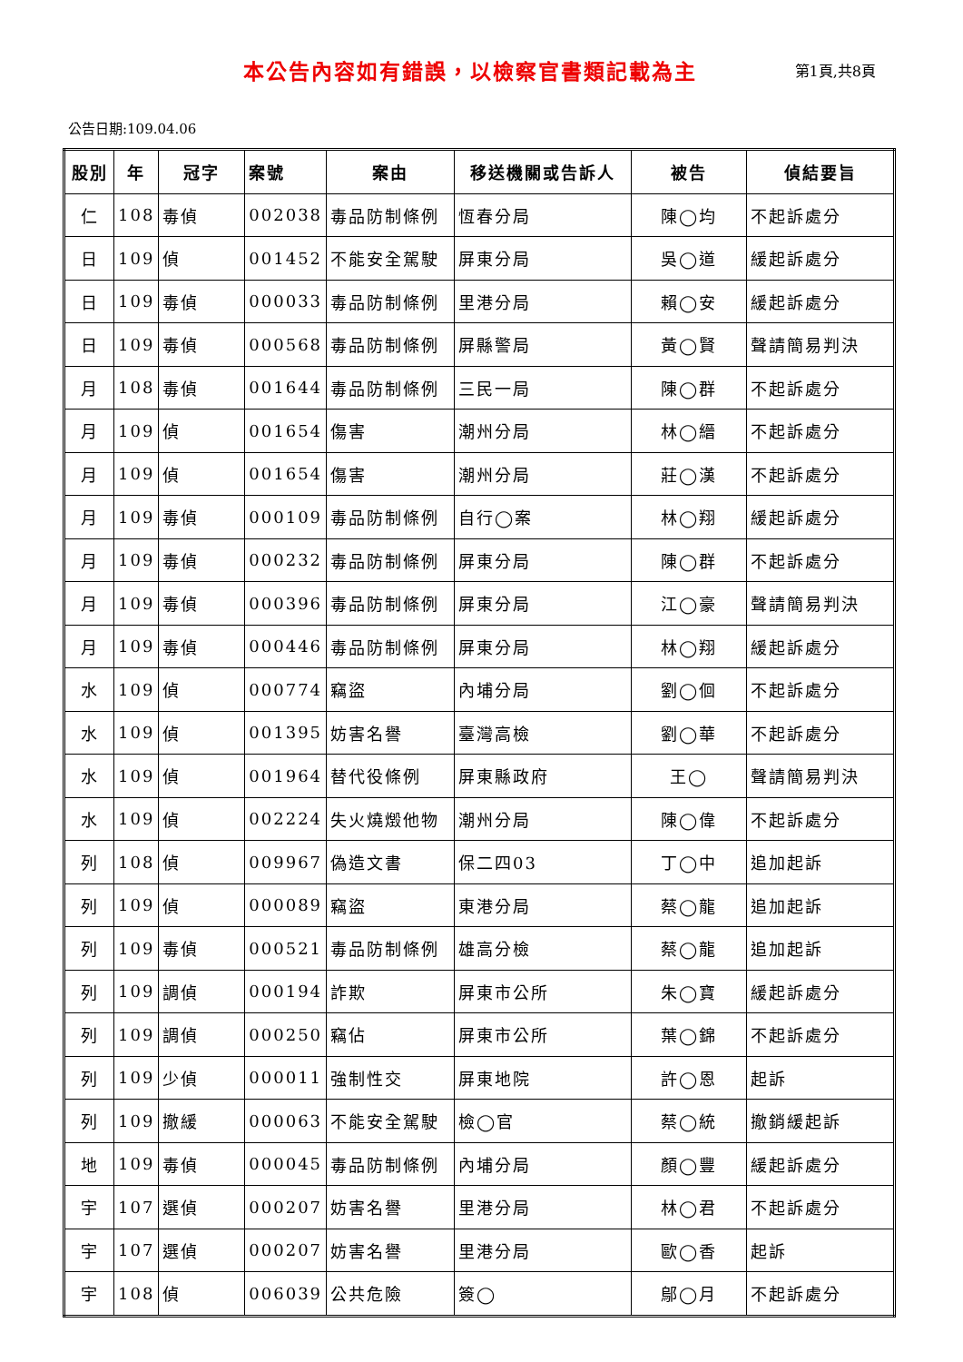本公告內容如有錯誤，以檢察官書類記載為主
第1頁,共8頁
公告日期:109.04.06
| 股別 | 年 | 冠字 | 案號 | 案由 | 移送機關或告訴人 | 被告 | 偵結要旨 |
| --- | --- | --- | --- | --- | --- | --- | --- |
| 仁 | 108 | 毒偵 | 002038 | 毒品防制條例 | 恆春分局 | 陳◯均 | 不起訴處分 |
| 日 | 109 | 偵 | 001452 | 不能安全駕駛 | 屏東分局 | 吳◯道 | 緩起訴處分 |
| 日 | 109 | 毒偵 | 000033 | 毒品防制條例 | 里港分局 | 賴◯安 | 緩起訴處分 |
| 日 | 109 | 毒偵 | 000568 | 毒品防制條例 | 屏縣警局 | 黃◯賢 | 聲請簡易判決 |
| 月 | 108 | 毒偵 | 001644 | 毒品防制條例 | 三民一局 | 陳◯群 | 不起訴處分 |
| 月 | 109 | 偵 | 001654 | 傷害 | 潮州分局 | 林◯縉 | 不起訴處分 |
| 月 | 109 | 偵 | 001654 | 傷害 | 潮州分局 | 莊◯漢 | 不起訴處分 |
| 月 | 109 | 毒偵 | 000109 | 毒品防制條例 | 自行◯案 | 林◯翔 | 緩起訴處分 |
| 月 | 109 | 毒偵 | 000232 | 毒品防制條例 | 屏東分局 | 陳◯群 | 不起訴處分 |
| 月 | 109 | 毒偵 | 000396 | 毒品防制條例 | 屏東分局 | 江◯豪 | 聲請簡易判決 |
| 月 | 109 | 毒偵 | 000446 | 毒品防制條例 | 屏東分局 | 林◯翔 | 緩起訴處分 |
| 水 | 109 | 偵 | 000774 | 竊盜 | 內埔分局 | 劉◯佪 | 不起訴處分 |
| 水 | 109 | 偵 | 001395 | 妨害名譽 | 臺灣高檢 | 劉◯華 | 不起訴處分 |
| 水 | 109 | 偵 | 001964 | 替代役條例 | 屏東縣政府 | 王◯ | 聲請簡易判決 |
| 水 | 109 | 偵 | 002224 | 失火燒燬他物 | 潮州分局 | 陳◯偉 | 不起訴處分 |
| 列 | 108 | 偵 | 009967 | 偽造文書 | 保二四03 | 丁◯中 | 追加起訴 |
| 列 | 109 | 偵 | 000089 | 竊盜 | 東港分局 | 蔡◯龍 | 追加起訴 |
| 列 | 109 | 毒偵 | 000521 | 毒品防制條例 | 雄高分檢 | 蔡◯龍 | 追加起訴 |
| 列 | 109 | 調偵 | 000194 | 詐欺 | 屏東市公所 | 朱◯寶 | 緩起訴處分 |
| 列 | 109 | 調偵 | 000250 | 竊佔 | 屏東市公所 | 葉◯錦 | 不起訴處分 |
| 列 | 109 | 少偵 | 000011 | 強制性交 | 屏東地院 | 許◯恩 | 起訴 |
| 列 | 109 | 撤緩 | 000063 | 不能安全駕駛 | 檢◯官 | 蔡◯統 | 撤銷緩起訴 |
| 地 | 109 | 毒偵 | 000045 | 毒品防制條例 | 內埔分局 | 顏◯豐 | 緩起訴處分 |
| 宇 | 107 | 選偵 | 000207 | 妨害名譽 | 里港分局 | 林◯君 | 不起訴處分 |
| 宇 | 107 | 選偵 | 000207 | 妨害名譽 | 里港分局 | 歐◯香 | 起訴 |
| 宇 | 108 | 偵 | 006039 | 公共危險 | 簽◯ | 鄔◯月 | 不起訴處分 |